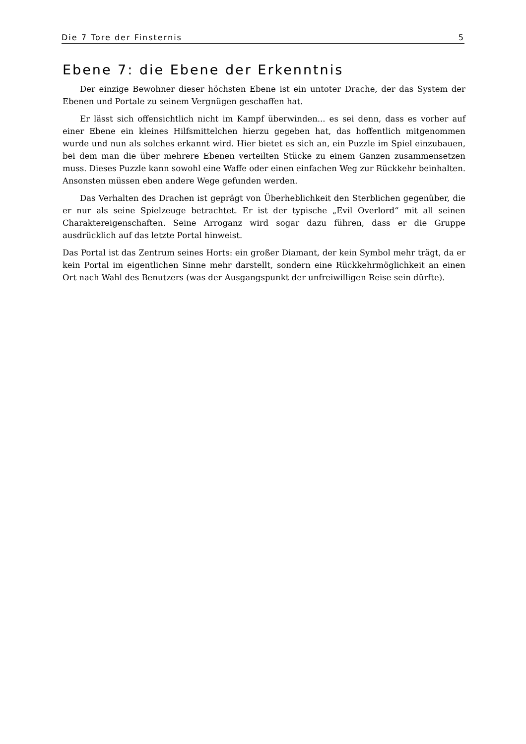Die 7 Tore der Finsternis 5
Ebene 7: die Ebene der Erkenntnis
Der einzige Bewohner dieser höchsten Ebene ist ein untoter Drache, der das System der Ebenen und Portale zu seinem Vergnügen geschaffen hat.
Er lässt sich offensichtlich nicht im Kampf überwinden... es sei denn, dass es vorher auf einer Ebene ein kleines Hilfsmittelchen hierzu gegeben hat, das hoffentlich mitgenommen wurde und nun als solches erkannt wird. Hier bietet es sich an, ein Puzzle im Spiel einzubauen, bei dem man die über mehrere Ebenen verteilten Stücke zu einem Ganzen zusammensetzen muss. Dieses Puzzle kann sowohl eine Waffe oder einen einfachen Weg zur Rückkehr beinhalten. Ansonsten müssen eben andere Wege gefunden werden.
Das Verhalten des Drachen ist geprägt von Überheblichkeit den Sterblichen gegenüber, die er nur als seine Spielzeuge betrachtet. Er ist der typische „Evil Overlord“ mit all seinen Charaktereigenschaften. Seine Arroganz wird sogar dazu führen, dass er die Gruppe ausdrücklich auf das letzte Portal hinweist.
Das Portal ist das Zentrum seines Horts: ein großer Diamant, der kein Symbol mehr trägt, da er kein Portal im eigentlichen Sinne mehr darstellt, sondern eine Rückkehrmöglichkeit an einen Ort nach Wahl des Benutzers (was der Ausgangspunkt der unfreiwilligen Reise sein dürfte).